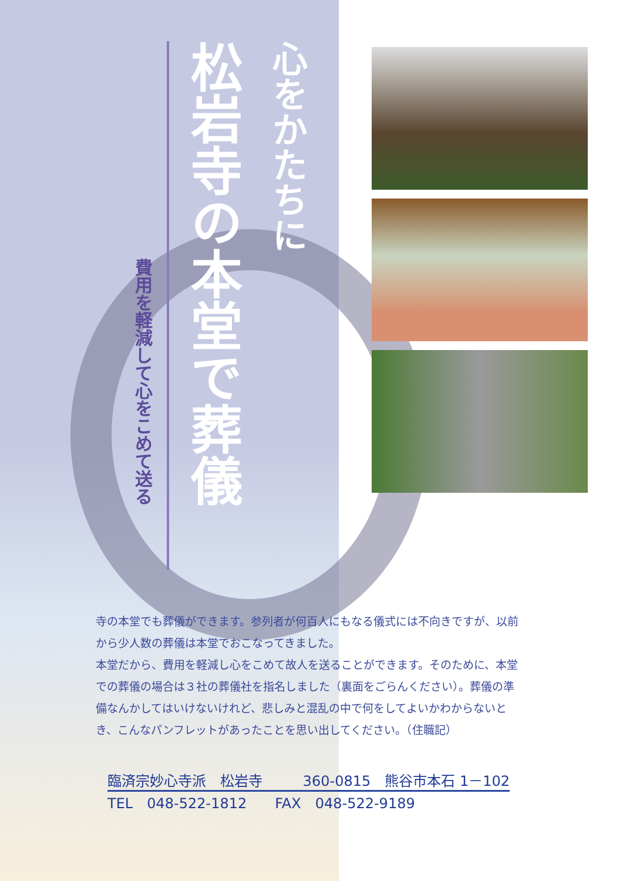心をかたちに
松岩寺の本堂で葬儀
費用を軽減して心をこめて送る
寺の本堂でも葬儀ができます。参列者が何百人にもなる儀式には不向きですが、以前から少人数の葬儀は本堂でおこなってきました。
本堂だから、費用を軽減し心をこめて故人を送ることができます。そのために、本堂での葬儀の場合は３社の葬儀社を指名しました（裏面をごらんください）。葬儀の準備なんかしてはいけないけれど、悲しみと混乱の中で何をしてよいかわからないとき、こんなパンフレットがあったことを思い出してください。（住職記）
臨済宗妙心寺派　松岩寺 360-0815　熊谷市本石 1－102
TEL　048-522-1812　　FAX　048-522-9189